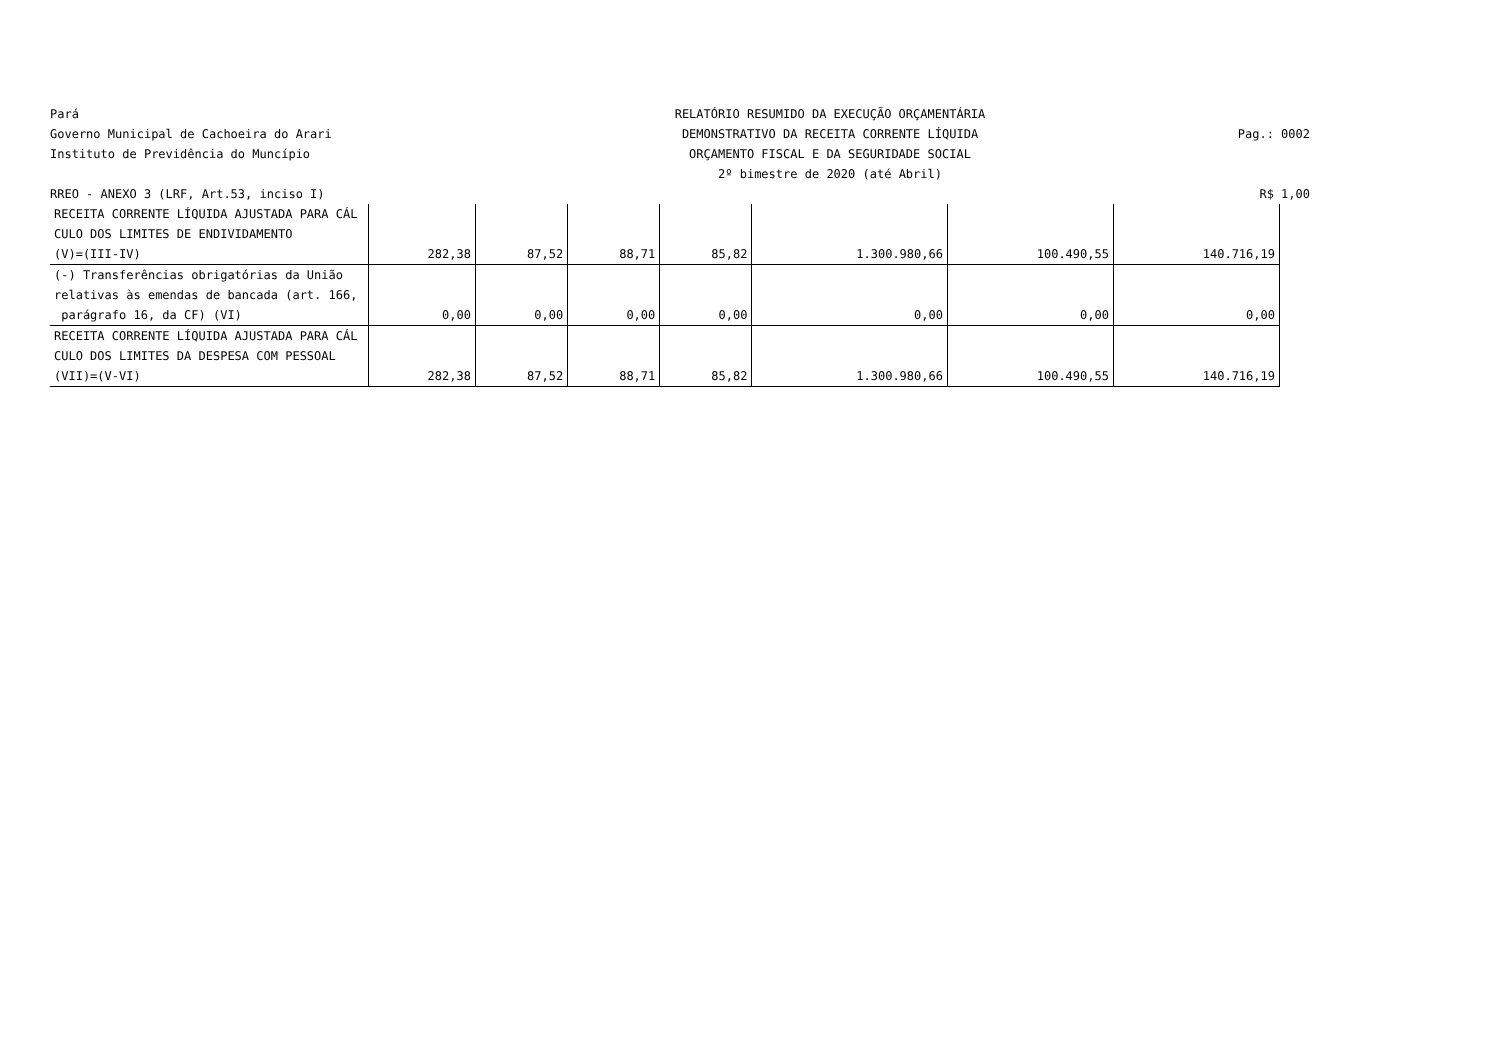Pará
RELATÓRIO RESUMIDO DA EXECUÇÃO ORÇAMENTÁRIA
Governo Municipal de Cachoeira do Arari
DEMONSTRATIVO DA RECEITA CORRENTE LÍQUIDA
Pag.: 0002
Instituto de Previdência do Muncípio
ORÇAMENTO FISCAL E DA SEGURIDADE SOCIAL
2º bimestre de 2020 (até Abril)
RREO - ANEXO 3 (LRF, Art.53, inciso I)
R$ 1,00
| RECEITA CORRENTE LÍQUIDA AJUSTADA PARA CÁL | | | | | | | |
| CULO DOS LIMITES DE ENDIVIDAMENTO | | | | | | | |
| (V)=(III-IV) | 282,38 | 87,52 | 88,71 | 85,82 | 1.300.980,66 | 100.490,55 | 140.716,19 |
| (-) Transferências obrigatórias da União | | | | | | | |
| relativas às emendas de bancada (art. 166, | | | | | | | |
| parágrafo 16, da CF) (VI) | 0,00 | 0,00 | 0,00 | 0,00 | 0,00 | 0,00 | 0,00 |
| RECEITA CORRENTE LÍQUIDA AJUSTADA PARA CÁL | | | | | | | |
| CULO DOS LIMITES DA DESPESA COM PESSOAL | | | | | | | |
| (VII)=(V-VI) | 282,38 | 87,52 | 88,71 | 85,82 | 1.300.980,66 | 100.490,55 | 140.716,19 |